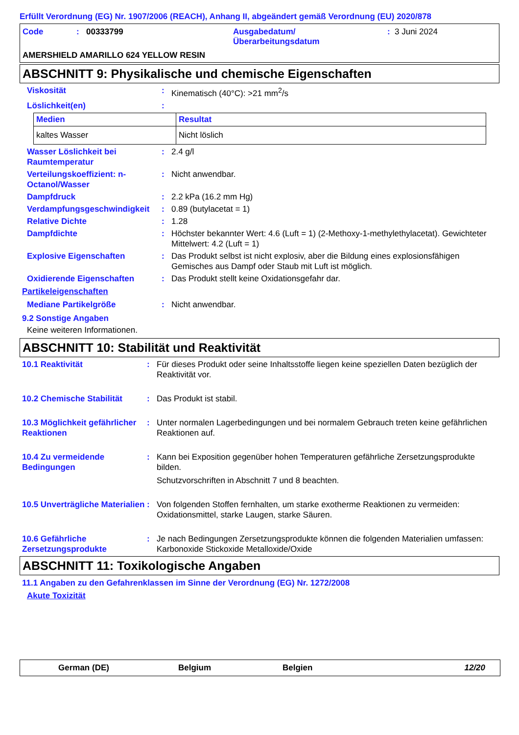Erfüllt Verordnung (EG) Nr. 1907/2006 (REACH), Anhang II, abgeändert gemäß Verordnung (EU) 2020/878
| Code | : | 00333799 | Ausgabedatum/ Überarbeitungsdatum | : | 3 Juni 2024 |
AMERSHIELD AMARILLO 624 YELLOW RESIN
ABSCHNITT 9: Physikalische und chemische Eigenschaften
Viskosität : Kinematisch (40°C): >21 mm<sup>2</sup>/s
Löslichkeit(en) :
| Medien | Resultat |
| --- | --- |
| kaltes Wasser | Nicht löslich |
Wasser Löslichkeit bei Raumtemperatur
: 2.4 g/l
Verteilungskoeffizient: n-Octanol/Wasser
: Nicht anwendbar.
Dampfdruck : 2.2 kPa (16.2 mm Hg)
Verdampfungsgeschwindigkeit
: 0.89 (butylacetat = 1)
Relative Dichte : 1.28
Dampfdichte : Höchster bekannter Wert: 4.6 (Luft = 1) (2-Methoxy-1-methylethylacetat). Gewichteter Mittelwert: 4.2 (Luft = 1)
Explosive Eigenschaften : Das Produkt selbst ist nicht explosiv, aber die Bildung eines explosionsfähigen Gemisches aus Dampf oder Staub mit Luft ist möglich.
Oxidierende Eigenschaften : Das Produkt stellt keine Oxidationsgefahr dar.
Partikeleigenschaften
Mediane Partikelgröße : Nicht anwendbar.
9.2 Sonstige Angaben
Keine weiteren Informationen.
ABSCHNITT 10: Stabilität und Reaktivität
10.1 Reaktivität : Für dieses Produkt oder seine Inhaltsstoffe liegen keine speziellen Daten bezüglich der Reaktivität vor.
10.2 Chemische Stabilität : Das Produkt ist stabil.
10.3 Möglichkeit gefährlicher Reaktionen
: Unter normalen Lagerbedingungen und bei normalem Gebrauch treten keine gefährlichen Reaktionen auf.
10.4 Zu vermeidende Bedingungen
: Kann bei Exposition gegenüber hohen Temperaturen gefährliche Zersetzungsprodukte bilden.
Schutzvorschriften in Abschnitt 7 und 8 beachten.
10.5 Unverträgliche Materialien
: Von folgenden Stoffen fernhalten, um starke exotherme Reaktionen zu vermeiden: Oxidationsmittel, starke Laugen, starke Säuren.
10.6 Gefährliche Zersetzungsprodukte
: Je nach Bedingungen Zersetzungsprodukte können die folgenden Materialien umfassen: Karbonoxide Stickoxide Metalloxide/Oxide
ABSCHNITT 11: Toxikologische Angaben
11.1 Angaben zu den Gefahrenklassen im Sinne der Verordnung (EG) Nr. 1272/2008
Akute Toxizität
German (DE) Belgium Belgien 12/20